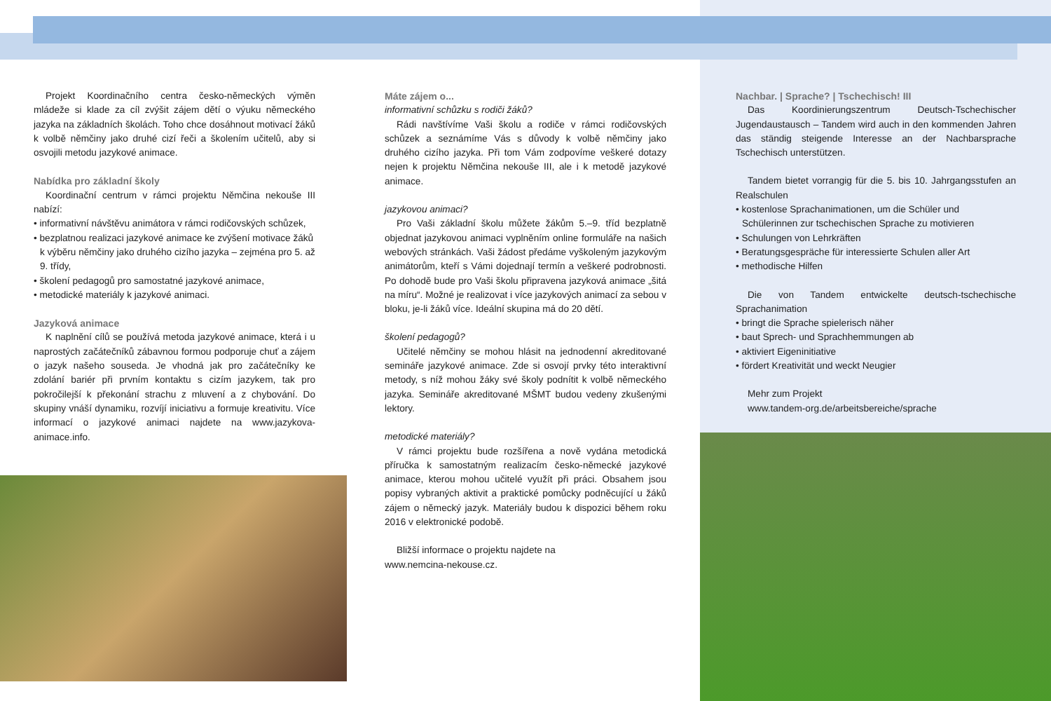Projekt Koordinačního centra česko-německých výměn mládeže si klade za cíl zvýšit zájem dětí o výuku německého jazyka na základních školách. Toho chce dosáhnout motivací žáků k volbě němčiny jako druhé cizí řeči a školením učitelů, aby si osvojili metodu jazykové animace.
Nabídka pro základní školy
Koordinační centrum v rámci projektu Němčina nekouše III nabízí:
• informativní návštěvu animátora v rámci rodičovských schůzek,
• bezplatnou realizaci jazykové animace ke zvýšení motivace žáků k výběru němčiny jako druhého cizího jazyka – zejména pro 5. až 9. třídy,
• školení pedagogů pro samostatné jazykové animace,
• metodické materiály k jazykové animaci.
Jazyková animace
K naplnění cílů se používá metoda jazykové animace, která i u naprostých začátečníků zábavnou formou podporuje chuť a zájem o jazyk našeho souseda. Je vhodná jak pro začátečníky ke zdolání bariér při prvním kontaktu s cizím jazykem, tak pro pokročilejší k překonání strachu z mluvení a z chybování. Do skupiny vnáší dynamiku, rozvíjí iniciativu a formuje kreativitu. Více informací o jazykové animaci najdete na www.jazykova-animace.info.
Máte zájem o...
informativní schůzku s rodiči žáků?
Rádi navštívíme Vaši školu a rodiče v rámci rodičovských schůzek a seznámíme Vás s důvody k volbě němčiny jako druhého cizího jazyka. Při tom Vám zodpovíme veškeré dotazy nejen k projektu Němčina nekouše III, ale i k metodě jazykové animace.
jazykovou animaci?
Pro Vaši základní školu můžete žákům 5.–9. tříd bezplatně objednat jazykovou animaci vyplněním online formuláře na našich webových stránkách. Vaši žádost předáme vyškoleným jazykovým animátorům, kteří s Vámi dojednají termín a veškeré podrobnosti. Po dohodě bude pro Vaši školu připravena jazyková animace „šitá na míru“. Možné je realizovat i více jazykových animací za sebou v bloku, je-li žáků více. Ideální skupina má do 20 dětí.
školení pedagogů?
Učitelé němčiny se mohou hlásit na jednodenní akreditované semináře jazykové animace. Zde si osvojí prvky této interaktivní metody, s níž mohou žáky své školy podnítit k volbě německého jazyka. Semináře akreditované MŠMT budou vedeny zkušenými lektory.
metodické materiály?
V rámci projektu bude rozšířena a nově vydána metodická příručka k samostatným realizacím česko-německé jazykové animace, kterou mohou učitelé využít při práci. Obsahem jsou popisy vybraných aktivit a praktické pomůcky podněcující u žáků zájem o německý jazyk. Materiály budou k dispozici během roku 2016 v elektronické podobě.
Bližší informace o projektu najdete na
www.nemcina-nekouse.cz.
Nachbar. | Sprache? | Tschechisch! III
Das Koordinierungszentrum Deutsch-Tschechischer Jugendaustausch – Tandem wird auch in den kommenden Jahren das ständig steigende Interesse an der Nachbarsprache Tschechisch unterstützen.
Tandem bietet vorrangig für die 5. bis 10. Jahrgangsstufen an Realschulen
• kostenlose Sprachanimationen, um die Schüler und Schülerinnen zur tschechischen Sprache zu motivieren
• Schulungen von Lehrkräften
• Beratungsgespräche für interessierte Schulen aller Art
• methodische Hilfen
Die von Tandem entwickelte deutsch-tschechische Sprachanimation
• bringt die Sprache spielerisch näher
• baut Sprech- und Sprachhemmungen ab
• aktiviert Eigeninitiative
• fördert Kreativität und weckt Neugier
Mehr zum Projekt
www.tandem-org.de/arbeitsbereiche/sprache